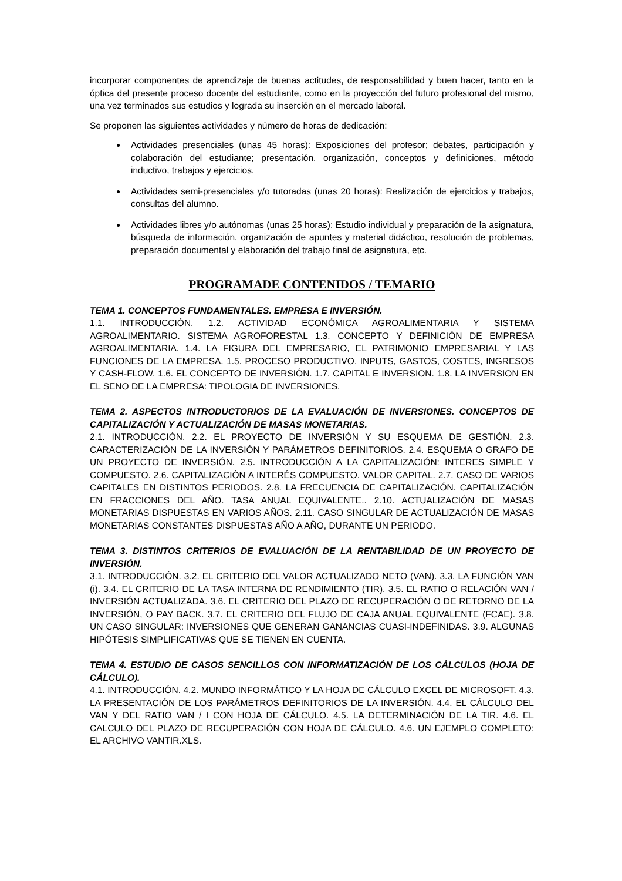incorporar componentes de aprendizaje de buenas actitudes, de responsabilidad y buen hacer, tanto en la óptica del presente proceso docente del estudiante, como en la proyección del futuro profesional del mismo, una vez terminados sus estudios y lograda su inserción en el mercado laboral.
Se proponen las siguientes actividades y número de horas de dedicación:
Actividades presenciales (unas 45 horas): Exposiciones del profesor; debates, participación y colaboración del estudiante; presentación, organización, conceptos y definiciones, método inductivo, trabajos y ejercicios.
Actividades semi-presenciales y/o tutoradas (unas 20 horas): Realización de ejercicios y trabajos, consultas del alumno.
Actividades libres y/o autónomas (unas 25 horas): Estudio individual y preparación de la asignatura, búsqueda de información, organización de apuntes y material didáctico, resolución de problemas, preparación documental y elaboración del trabajo final de asignatura, etc.
PROGRAMADE CONTENIDOS / TEMARIO
TEMA 1. CONCEPTOS FUNDAMENTALES. EMPRESA E INVERSIÓN.
1.1. INTRODUCCIÓN. 1.2. ACTIVIDAD ECONÓMICA AGROALIMENTARIA Y SISTEMA AGROALIMENTARIO. SISTEMA AGROFORESTAL 1.3. CONCEPTO Y DEFINICIÓN DE EMPRESA AGROALIMENTARIA. 1.4. LA FIGURA DEL EMPRESARIO, EL PATRIMONIO EMPRESARIAL Y LAS FUNCIONES DE LA EMPRESA. 1.5. PROCESO PRODUCTIVO, INPUTS, GASTOS, COSTES, INGRESOS Y CASH-FLOW. 1.6. EL CONCEPTO DE INVERSIÓN. 1.7. CAPITAL E INVERSION. 1.8. LA INVERSION EN EL SENO DE LA EMPRESA: TIPOLOGIA DE INVERSIONES.
TEMA 2. ASPECTOS INTRODUCTORIOS DE LA EVALUACIÓN DE INVERSIONES. CONCEPTOS DE CAPITALIZACIÓN Y ACTUALIZACIÓN DE MASAS MONETARIAS.
2.1. INTRODUCCIÓN. 2.2. EL PROYECTO DE INVERSIÓN Y SU ESQUEMA DE GESTIÓN. 2.3. CARACTERIZACIÓN DE LA INVERSIÓN Y PARÁMETROS DEFINITORIOS. 2.4. ESQUEMA O GRAFO DE UN PROYECTO DE INVERSIÓN. 2.5. INTRODUCCIÓN A LA CAPITALIZACIÓN: INTERES SIMPLE Y COMPUESTO. 2.6. CAPITALIZACIÓN A INTERÉS COMPUESTO. VALOR CAPITAL. 2.7. CASO DE VARIOS CAPITALES EN DISTINTOS PERIODOS. 2.8. LA FRECUENCIA DE CAPITALIZACIÓN. CAPITALIZACIÓN EN FRACCIONES DEL AÑO. TASA ANUAL EQUIVALENTE.. 2.10. ACTUALIZACIÓN DE MASAS MONETARIAS DISPUESTAS EN VARIOS AÑOS. 2.11. CASO SINGULAR DE ACTUALIZACIÓN DE MASAS MONETARIAS CONSTANTES DISPUESTAS AÑO A AÑO, DURANTE UN PERIODO.
TEMA 3. DISTINTOS CRITERIOS DE EVALUACIÓN DE LA RENTABILIDAD DE UN PROYECTO DE INVERSIÓN.
3.1. INTRODUCCIÓN. 3.2. EL CRITERIO DEL VALOR ACTUALIZADO NETO (VAN). 3.3. LA FUNCIÓN VAN (i). 3.4. EL CRITERIO DE LA TASA INTERNA DE RENDIMIENTO (TIR). 3.5. EL RATIO O RELACIÓN VAN / INVERSIÓN ACTUALIZADA. 3.6. EL CRITERIO DEL PLAZO DE RECUPERACIÓN O DE RETORNO DE LA INVERSIÓN, O PAY BACK. 3.7. EL CRITERIO DEL FLUJO DE CAJA ANUAL EQUIVALENTE (FCAE). 3.8. UN CASO SINGULAR: INVERSIONES QUE GENERAN GANANCIAS CUASI-INDEFINIDAS. 3.9. ALGUNAS HIPÓTESIS SIMPLIFICATIVAS QUE SE TIENEN EN CUENTA.
TEMA 4. ESTUDIO DE CASOS SENCILLOS CON INFORMATIZACIÓN DE LOS CÁLCULOS (HOJA DE CÁLCULO).
4.1. INTRODUCCIÓN. 4.2. MUNDO INFORMÁTICO Y LA HOJA DE CÁLCULO EXCEL DE MICROSOFT. 4.3. LA PRESENTACIÓN DE LOS PARÁMETROS DEFINITORIOS DE LA INVERSIÓN. 4.4. EL CÁLCULO DEL VAN Y DEL RATIO VAN / I CON HOJA DE CÁLCULO. 4.5. LA DETERMINACIÓN DE LA TIR. 4.6. EL CALCULO DEL PLAZO DE RECUPERACIÓN CON HOJA DE CÁLCULO. 4.6. UN EJEMPLO COMPLETO: EL ARCHIVO VANTIR.XLS.